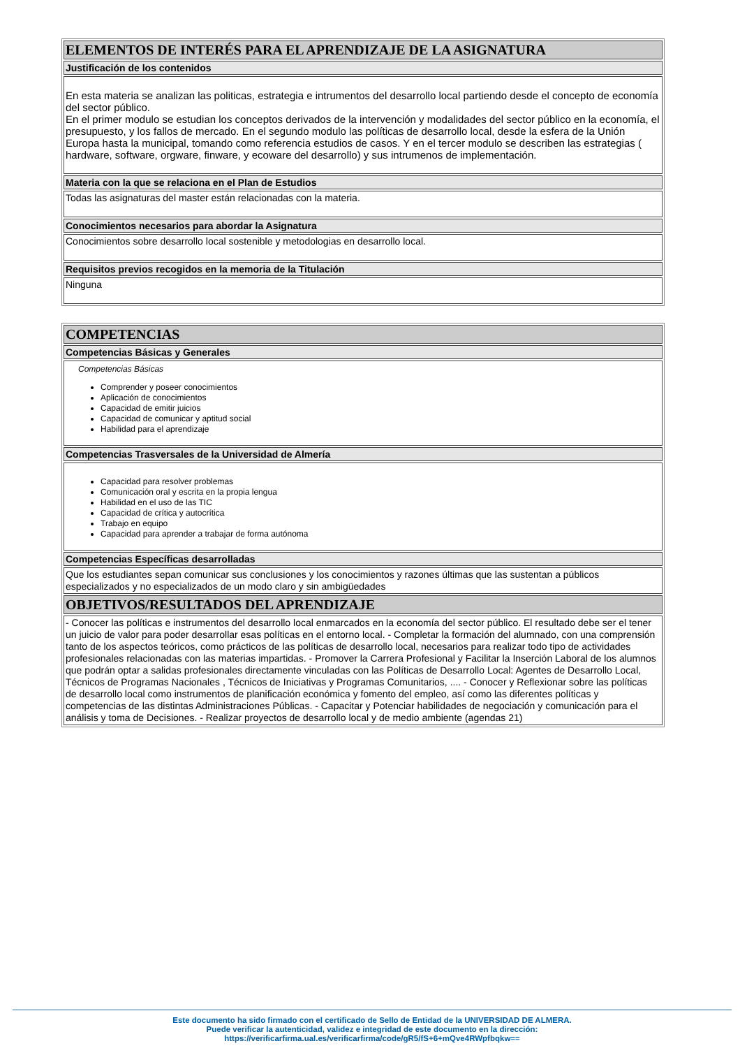| ELEMENTOS DE INTERÉS PARA EL APRENDIZAJE DE LA ASIGNATURA |
| Justificación de los contenidos |
| En esta materia se analizan las politicas, estrategia e intrumentos del desarrollo local partiendo desde el concepto de economía del sector público. En el primer modulo se estudian los conceptos derivados de la intervención y modalidades del sector público en la economía, el presupuesto, y los fallos de mercado. En el segundo modulo las políticas de desarrollo local, desde la esfera de la Unión Europa hasta la municipal, tomando como referencia estudios de casos. Y en el tercer modulo se describen las estrategias ( hardware, software, orgware, finware, y ecoware del desarrollo) y sus intrumenos de implementación. |
| Materia con la que se relaciona en el Plan de Estudios |
| Todas las asignaturas del master están relacionadas con la materia. |
| Conocimientos necesarios para abordar la Asignatura |
| Conocimientos sobre desarrollo local sostenible y metodologias en desarrollo local. |
| Requisitos previos recogidos en la memoria de la Titulación |
| Ninguna |
| COMPETENCIAS |
| Competencias Básicas y Generales |
| Competencias Básicas Comprender y poseer conocimientos Aplicación de conocimientos Capacidad de emitir juicios Capacidad de comunicar y aptitud social Habilidad para el aprendizaje |
| Competencias Trasversales de la Universidad de Almería |
| Capacidad para resolver problemas Comunicación oral y escrita en la propia lengua Habilidad en el uso de las TIC Capacidad de crítica y autocrítica Trabajo en equipo Capacidad para aprender a trabajar de forma autónoma |
| Competencias Específicas desarrolladas |
| Que los estudiantes sepan comunicar sus conclusiones y los conocimientos y razones últimas que las sustentan a públicos especializados y no especializados de un modo claro y sin ambigüedades |
| OBJETIVOS/RESULTADOS DEL APRENDIZAJE |
| - Conocer las políticas e instrumentos del desarrollo local enmarcados en la economía del sector público. El resultado debe ser el tener un juicio de valor para poder desarrollar esas políticas en el entorno local. - Completar la formación del alumnado, con una comprensión tanto de los aspectos teóricos, como prácticos de las políticas de desarrollo local, necesarios para realizar todo tipo de actividades profesionales relacionadas con las materias impartidas. - Promover la Carrera Profesional y Facilitar la Inserción Laboral de los alumnos que podrán optar a salidas profesionales directamente vinculadas con las Políticas de Desarrollo Local: Agentes de Desarrollo Local, Técnicos de Programas Nacionales , Técnicos de Iniciativas y Programas Comunitarios, .... - Conocer y Reflexionar sobre las políticas de desarrollo local como instrumentos de planificación económica y fomento del empleo, así como las diferentes políticas y competencias de las distintas Administraciones Públicas. - Capacitar y Potenciar habilidades de negociación y comunicación para el análisis y toma de Decisiones. - Realizar proyectos de desarrollo local y de medio ambiente (agendas 21) |
Este documento ha sido firmado con el certificado de Sello de Entidad de la UNIVERSIDAD DE ALMERA.
Puede verificar la autenticidad, validez e integridad de este documento en la dirección:
https://verificarfirma.ual.es/verificarfirma/code/gR5/fS+6+mQve4RWpfbqkw==